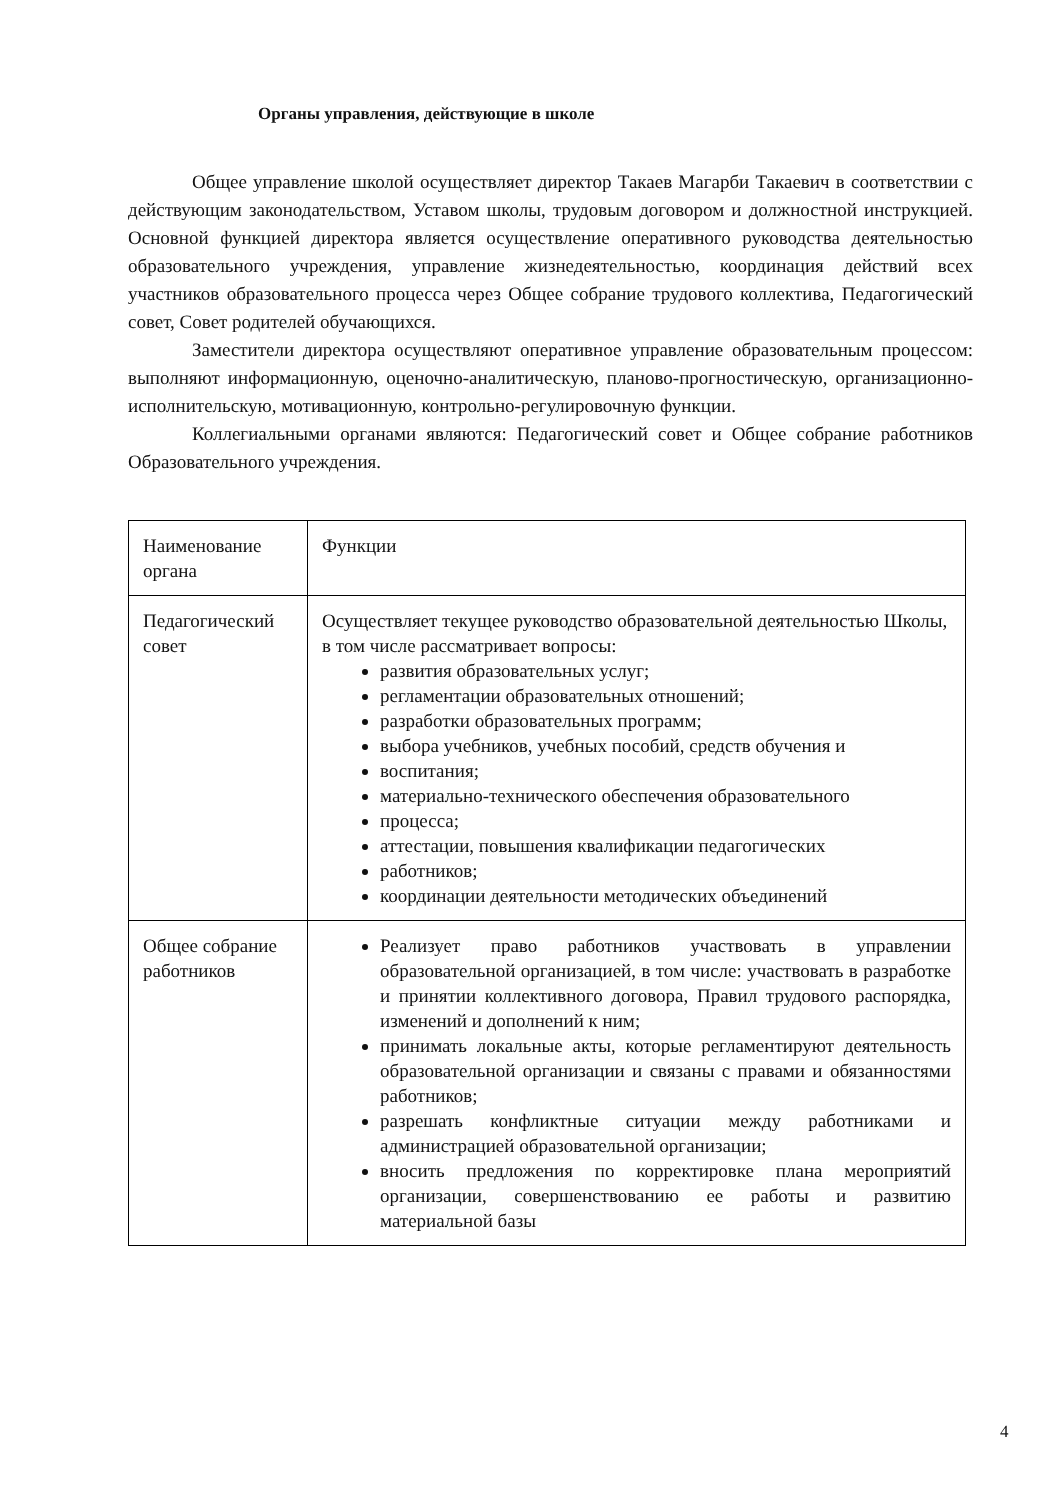Органы управления, действующие в школе
Общее управление школой осуществляет директор Такаев Магарби Такаевич в соответствии с действующим законодательством, Уставом школы, трудовым договором и должностной инструкцией. Основной функцией директора является осуществление оперативного руководства деятельностью образовательного учреждения, управление жизнедеятельностью, координация действий всех участников образовательного процесса через Общее собрание трудового коллектива, Педагогический совет, Совет родителей обучающихся.
Заместители директора осуществляют оперативное управление образовательным процессом: выполняют информационную, оценочно-аналитическую, планово-прогностическую, организационно-исполнительскую, мотивационную, контрольно-регулировочную функции.
Коллегиальными органами являются: Педагогический совет и Общее собрание работников Образовательного учреждения.
| Наименование органа | Функции |
| Педагогический совет | Осуществляет текущее руководство образовательной деятельностью Школы, в том числе рассматривает вопросы: развития образовательных услуг; регламентации образовательных отношений; разработки образовательных программ; выбора учебников, учебных пособий, средств обучения и воспитания; материально-технического обеспечения образовательного процесса; аттестации, повышения квалификации педагогических работников; координации деятельности методических объединений |
| Общее собрание работников | Реализует право работников участвовать в управлении образовательной организацией, в том числе: участвовать в разработке и принятии коллективного договора, Правил трудового распорядка, изменений и дополнений к ним; принимать локальные акты, которые регламентируют деятельность образовательной организации и связаны с правами и обязанностями работников; разрешать конфликтные ситуации между работниками и администрацией образовательной организации; вносить предложения по корректировке плана мероприятий организации, совершенствованию ее работы и развитию материальной базы |
4